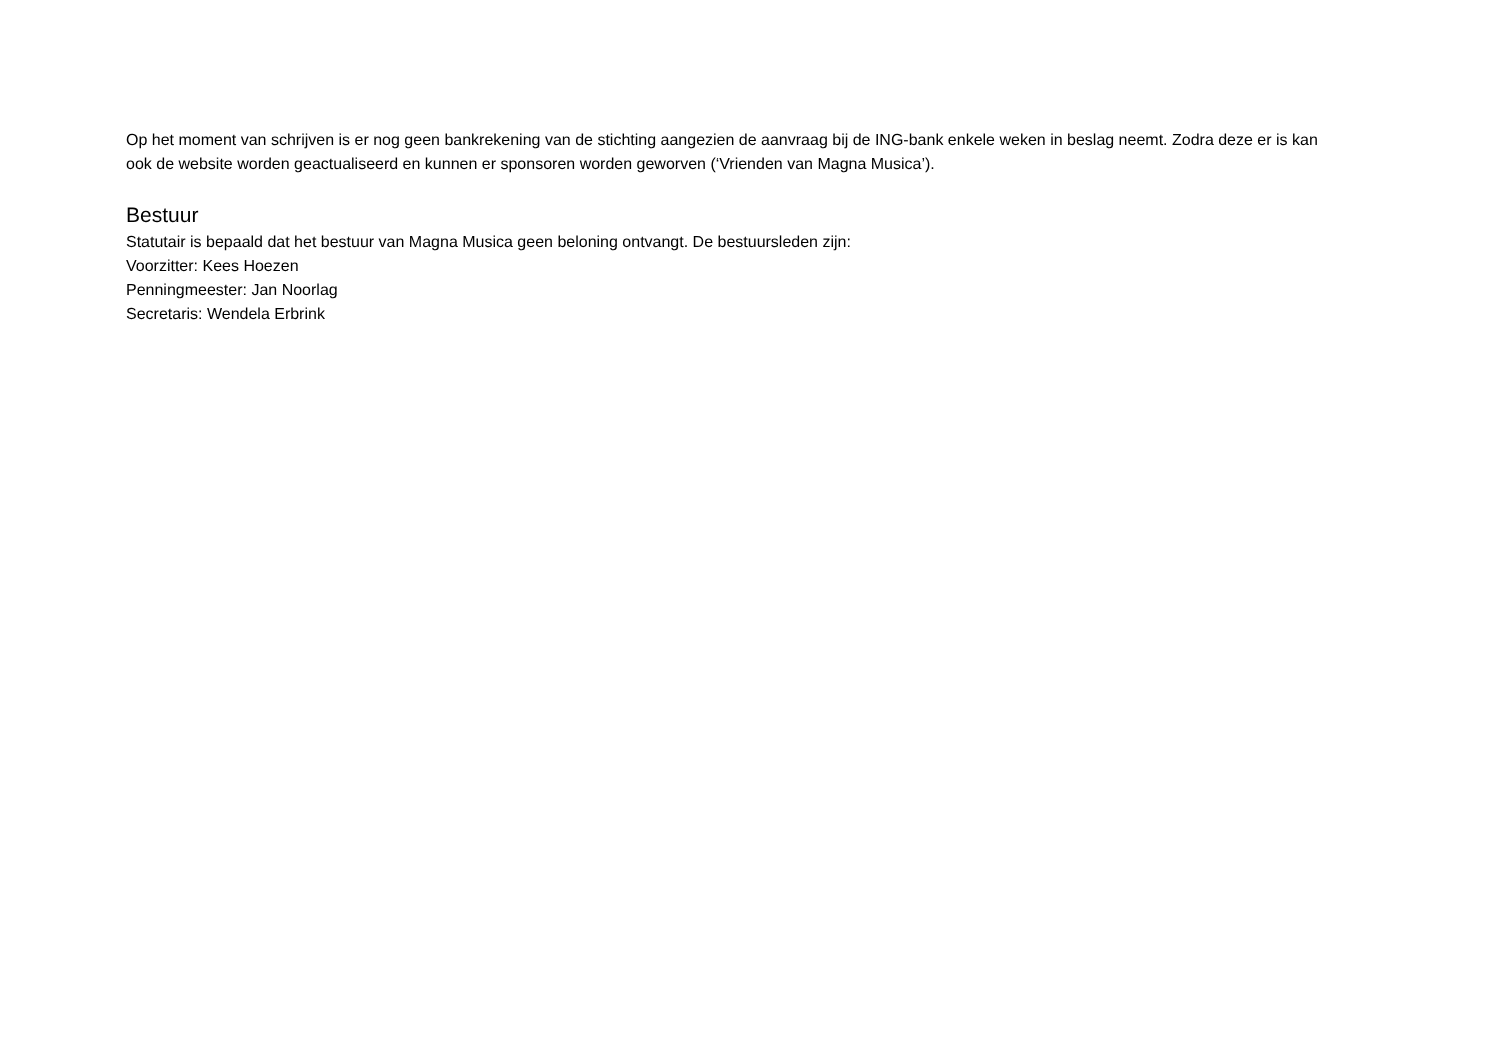Op het moment van schrijven is er nog geen bankrekening van de stichting aangezien de aanvraag bij de ING-bank enkele weken in beslag neemt. Zodra deze er is kan ook de website worden geactualiseerd en kunnen er sponsoren worden geworven (‘Vrienden van Magna Musica’).
Bestuur
Statutair is bepaald dat het bestuur van Magna Musica geen beloning ontvangt. De bestuursleden zijn:
Voorzitter: Kees Hoezen
Penningmeester: Jan Noorlag
Secretaris: Wendela Erbrink